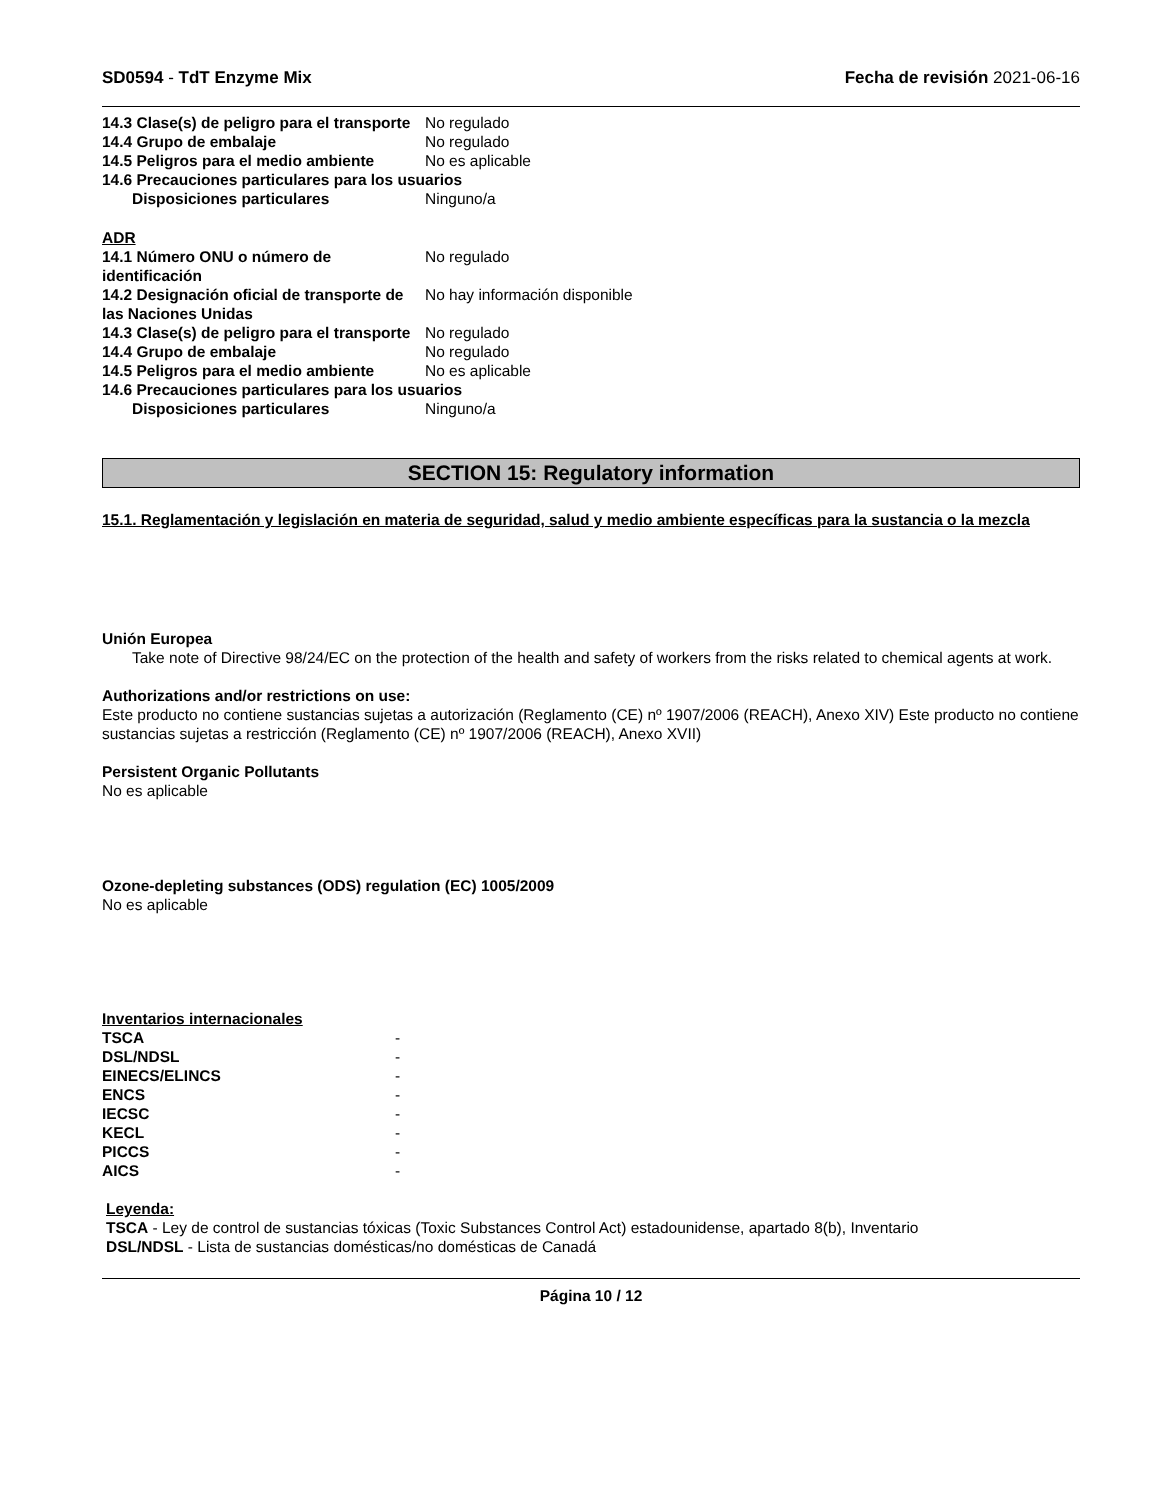SD0594 - TdT Enzyme Mix Fecha de revisión 2021-06-16
| 14.3 Clase(s) de peligro para el transporte | No regulado |
| 14.4 Grupo de embalaje | No regulado |
| 14.5 Peligros para el medio ambiente | No es aplicable |
| 14.6 Precauciones particulares para los usuarios | |
| Disposiciones particulares | Ninguno/a |
ADR
| 14.1 Número ONU o número de identificación | No regulado |
| 14.2 Designación oficial de transporte de las Naciones Unidas | No hay información disponible |
| 14.3 Clase(s) de peligro para el transporte | No regulado |
| 14.4 Grupo de embalaje | No regulado |
| 14.5 Peligros para el medio ambiente | No es aplicable |
| 14.6 Precauciones particulares para los usuarios | |
| Disposiciones particulares | Ninguno/a |
SECTION 15: Regulatory information
15.1. Reglamentación y legislación en materia de seguridad, salud y medio ambiente específicas para la sustancia o la mezcla
Unión Europea
Take note of Directive 98/24/EC on the protection of the health and safety of workers from the risks related to chemical agents at work.
Authorizations and/or restrictions on use:
Este producto no contiene sustancias sujetas a autorización (Reglamento (CE) nº 1907/2006 (REACH), Anexo XIV) Este producto no contiene sustancias sujetas a restricción (Reglamento (CE) nº 1907/2006 (REACH), Anexo XVII)
Persistent Organic Pollutants
No es aplicable
Ozone-depleting substances (ODS) regulation (EC) 1005/2009
No es aplicable
Inventarios internacionales
| TSCA | - |
| DSL/NDSL | - |
| EINECS/ELINCS | - |
| ENCS | - |
| IECSC | - |
| KECL | - |
| PICCS | - |
| AICS | - |
Leyenda:
TSCA - Ley de control de sustancias tóxicas (Toxic Substances Control Act) estadounidense, apartado 8(b), Inventario
DSL/NDSL - Lista de sustancias domésticas/no domésticas de Canadá
Página 10 / 12